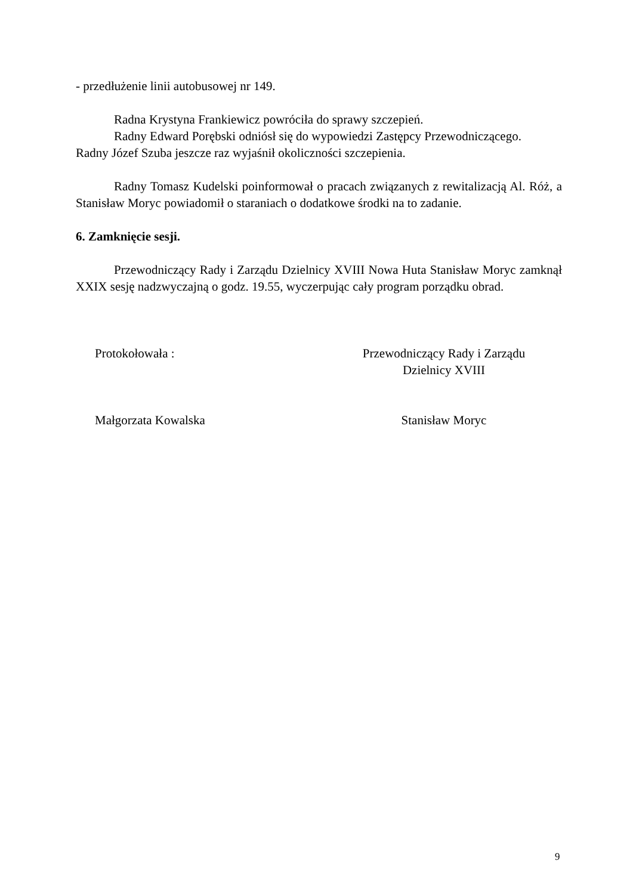- przedłużenie linii autobusowej nr 149.
Radna Krystyna Frankiewicz powróciła do sprawy szczepień.
Radny Edward Porębski odniósł się do wypowiedzi Zastępcy Przewodniczącego.
Radny Józef Szuba jeszcze raz wyjaśnił okoliczności szczepienia.
Radny Tomasz Kudelski poinformował o pracach związanych z rewitalizacją Al. Róż, a Stanisław Moryc powiadomił o staraniach o dodatkowe środki na to zadanie.
6. Zamknięcie sesji.
Przewodniczący Rady i Zarządu Dzielnicy XVIII Nowa Huta Stanisław Moryc zamknął XXIX sesję nadzwyczajną o godz. 19.55, wyczerpując cały program porządku obrad.
Protokołowała : Przewodniczący Rady i Zarządu
Dzielnicy XVIII
Małgorzata Kowalska Stanisław Moryc
9